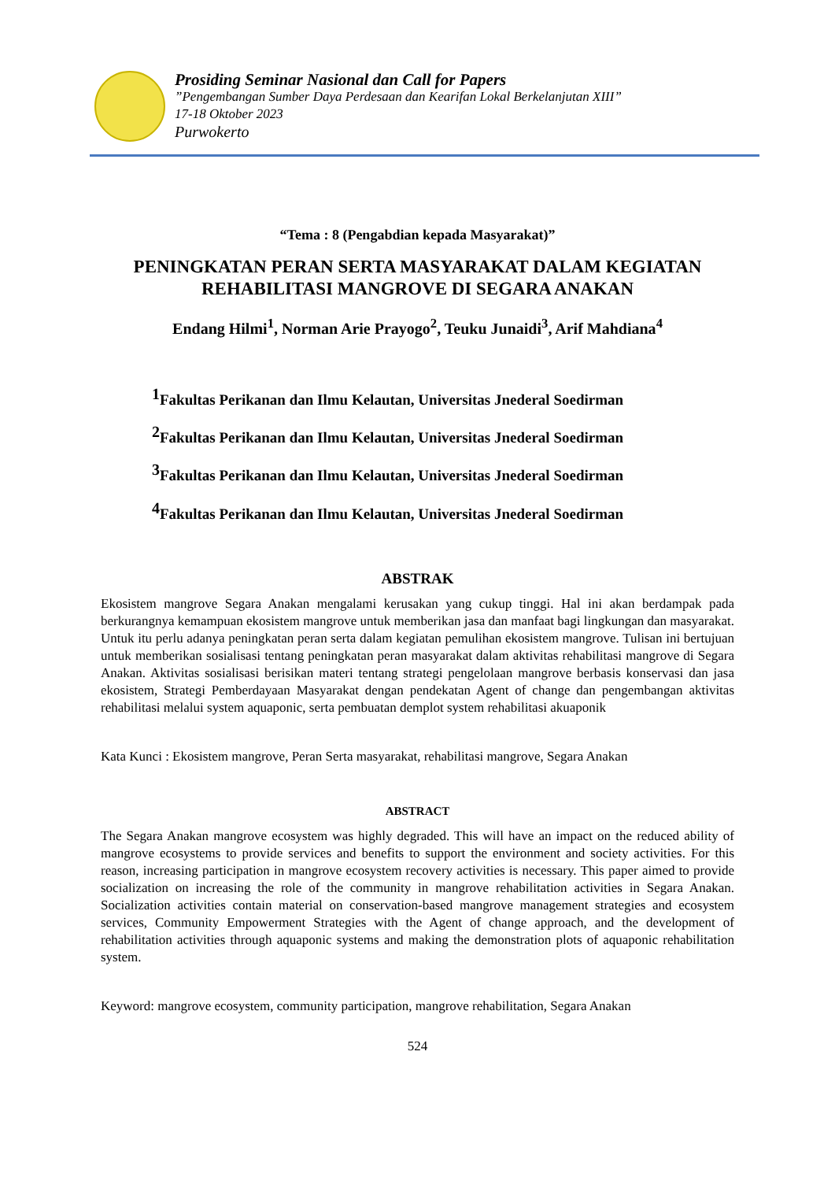Prosiding Seminar Nasional dan Call for Papers
”Pengembangan Sumber Daya Perdesaan dan Kearifan Lokal Berkelanjutan XIII”
17-18 Oktober 2023
Purwokerto
“Tema : 8 (Pengabdian kepada Masyarakat)”
PENINGKATAN PERAN SERTA MASYARAKAT DALAM KEGIATAN REHABILITASI MANGROVE DI SEGARA ANAKAN
Endang Hilmi<sup>1</sup>, Norman Arie Prayogo<sup>2</sup>, Teuku Junaidi<sup>3</sup>, Arif Mahdiana<sup>4</sup>
<sup>1</sup> Fakultas Perikanan dan Ilmu Kelautan, Universitas Jnederal Soedirman
<sup>2</sup> Fakultas Perikanan dan Ilmu Kelautan, Universitas Jnederal Soedirman
<sup>3</sup> Fakultas Perikanan dan Ilmu Kelautan, Universitas Jnederal Soedirman
<sup>4</sup> Fakultas Perikanan dan Ilmu Kelautan, Universitas Jnederal Soedirman
ABSTRAK
Ekosistem mangrove Segara Anakan mengalami kerusakan yang cukup tinggi. Hal ini akan berdampak pada berkurangnya kemampuan ekosistem mangrove untuk memberikan jasa dan manfaat bagi lingkungan dan masyarakat. Untuk itu perlu adanya peningkatan peran serta dalam kegiatan pemulihan ekosistem mangrove. Tulisan ini bertujuan untuk memberikan sosialisasi tentang peningkatan peran masyarakat dalam aktivitas rehabilitasi mangrove di Segara Anakan. Aktivitas sosialisasi berisikan materi tentang strategi pengelolaan mangrove berbasis konservasi dan jasa ekosistem, Strategi Pemberdayaan Masyarakat dengan pendekatan Agent of change dan pengembangan aktivitas rehabilitasi melalui system aquaponic, serta pembuatan demplot system rehabilitasi akuaponik
Kata Kunci : Ekosistem mangrove, Peran Serta masyarakat, rehabilitasi mangrove, Segara Anakan
ABSTRACT
The Segara Anakan mangrove ecosystem was highly degraded. This will have an impact on the reduced ability of mangrove ecosystems to provide services and benefits to support the environment and society activities. For this reason, increasing participation in mangrove ecosystem recovery activities is necessary. This paper aimed to provide socialization on increasing the role of the community in mangrove rehabilitation activities in Segara Anakan. Socialization activities contain material on conservation-based mangrove management strategies and ecosystem services, Community Empowerment Strategies with the Agent of change approach, and the development of rehabilitation activities through aquaponic systems and making the demonstration plots of aquaponic rehabilitation system.
Keyword: mangrove ecosystem, community participation, mangrove rehabilitation, Segara Anakan
524